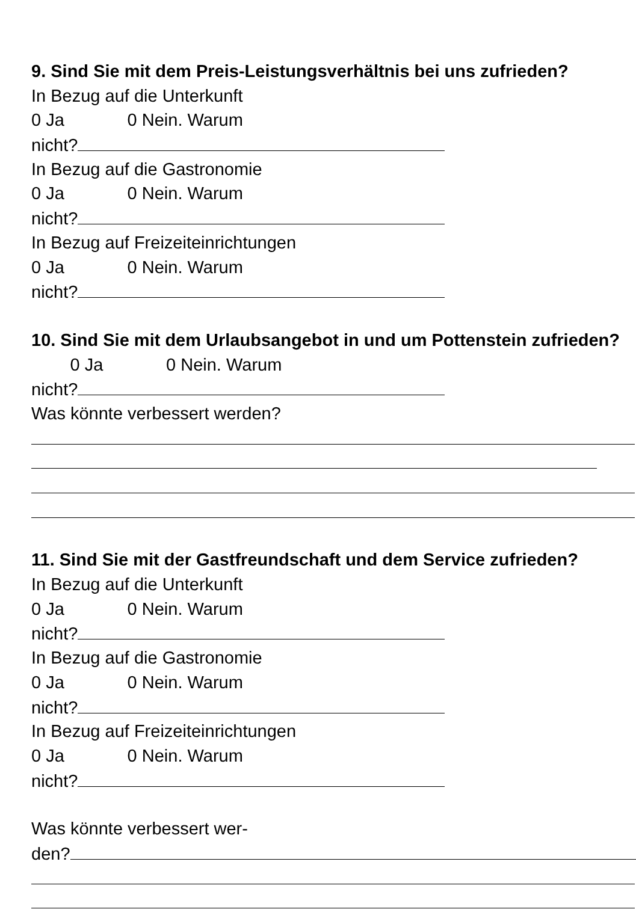9. Sind Sie mit dem Preis-Leistungsverhältnis bei uns zufrieden?
In Bezug auf die Unterkunft
0 Ja 0 Nein. Warum
nicht?
In Bezug auf die Gastronomie
0 Ja 0 Nein. Warum
nicht?
In Bezug auf Freizeiteinrichtungen
0 Ja 0 Nein. Warum
nicht?
10. Sind Sie mit dem Urlaubsangebot in und um Pottenstein zufrieden?
0 Ja 0 Nein. Warum
nicht?
Was könnte verbessert werden?
11. Sind Sie mit der Gastfreundschaft und dem Service zufrieden?
In Bezug auf die Unterkunft
0 Ja 0 Nein. Warum
nicht?
In Bezug auf die Gastronomie
0 Ja 0 Nein. Warum
nicht?
In Bezug auf Freizeiteinrichtungen
0 Ja 0 Nein. Warum
nicht?
Was könnte verbessert wer-
den?